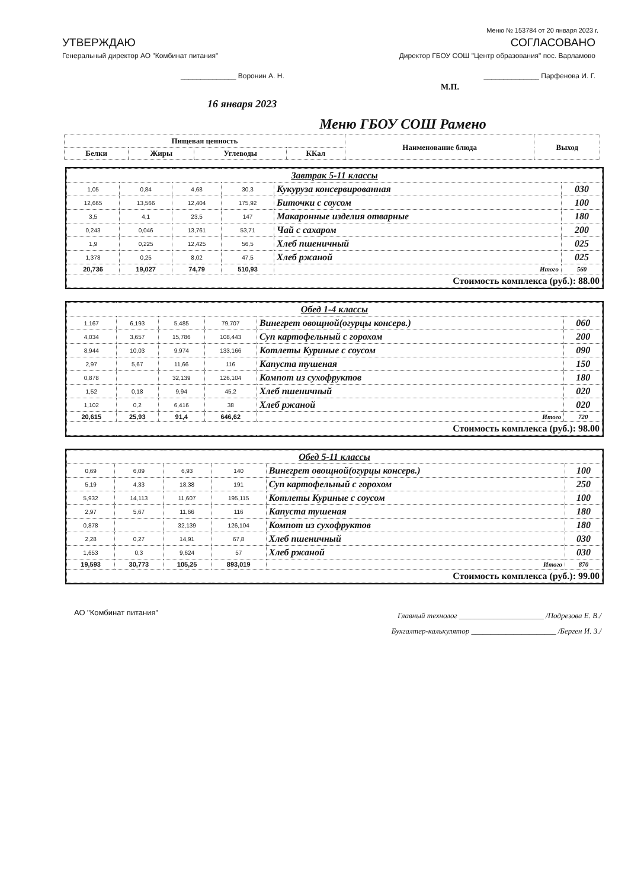Меню № 153784 от 20 января 2023 г.
УТВЕРЖДАЮ
Генеральный директор АО "Комбинат питания"
______________ Воронин А. Н.
СОГЛАСОВАНО
Директор ГБОУ СОШ "Центр образования" пос. Варламово
______________ Парфенова И. Г.
М.П.
16 января 2023
Меню ГБОУ СОШ Рамено
| Пищевая ценность | | | | Наименование блюда | Выход |
| --- | --- | --- | --- | --- | --- |
| Белки | Жиры | Углеводы | ККал | | |
| Завтрак 5-11 классы | | | | | |
| 1,05 | 0,84 | 4,68 | 30,3 | Кукуруза консервированная | 030 |
| 12,665 | 13,566 | 12,404 | 175,92 | Биточки с соусом | 100 |
| 3,5 | 4,1 | 23,5 | 147 | Макаронные изделия отварные | 180 |
| 0,243 | 0,046 | 13,761 | 53,71 | Чай с сахаром | 200 |
| 1,9 | 0,225 | 12,425 | 56,5 | Хлеб пшеничный | 025 |
| 1,378 | 0,25 | 8,02 | 47,5 | Хлеб ржаной | 025 |
| 20,736 | 19,027 | 74,79 | 510,93 | Итого | 560 |
| Стоимость комплекса (руб.): 88.00 | | | | | |
| Обед 1-4 классы | | | | | |
| 1,167 | 6,193 | 5,485 | 79,707 | Винегрет овощной(огурцы консерв.) | 060 |
| 4,034 | 3,657 | 15,786 | 108,443 | Суп картофельный с горохом | 200 |
| 8,944 | 10,03 | 9,974 | 133,166 | Котлеты Куриные с соусом | 090 |
| 2,97 | 5,67 | 11,66 | 116 | Капуста тушеная | 150 |
| 0,878 | | 32,139 | 126,104 | Компот из сухофруктов | 180 |
| 1,52 | 0,18 | 9,94 | 45,2 | Хлеб пшеничный | 020 |
| 1,102 | 0,2 | 6,416 | 38 | Хлеб ржаной | 020 |
| 20,615 | 25,93 | 91,4 | 646,62 | Итого | 720 |
| Стоимость комплекса (руб.): 98.00 | | | | | |
| Обед 5-11 классы | | | | | |
| 0,69 | 6,09 | 6,93 | 140 | Винегрет овощной(огурцы консерв.) | 100 |
| 5,19 | 4,33 | 18,38 | 191 | Суп картофельный с горохом | 250 |
| 5,932 | 14,113 | 11,607 | 195,115 | Котлеты Куриные с соусом | 100 |
| 2,97 | 5,67 | 11,66 | 116 | Капуста тушеная | 180 |
| 0,878 | | 32,139 | 126,104 | Компот из сухофруктов | 180 |
| 2,28 | 0,27 | 14,91 | 67,8 | Хлеб пшеничный | 030 |
| 1,653 | 0,3 | 9,624 | 57 | Хлеб ржаной | 030 |
| 19,593 | 30,773 | 105,25 | 893,019 | Итого | 870 |
| Стоимость комплекса (руб.): 99.00 | | | | | |
АО "Комбинат питания"
Главный технолог ______________________ /Подрезова Е. В./
Бухгалтер-калькулятор ______________________ /Берген И. З./